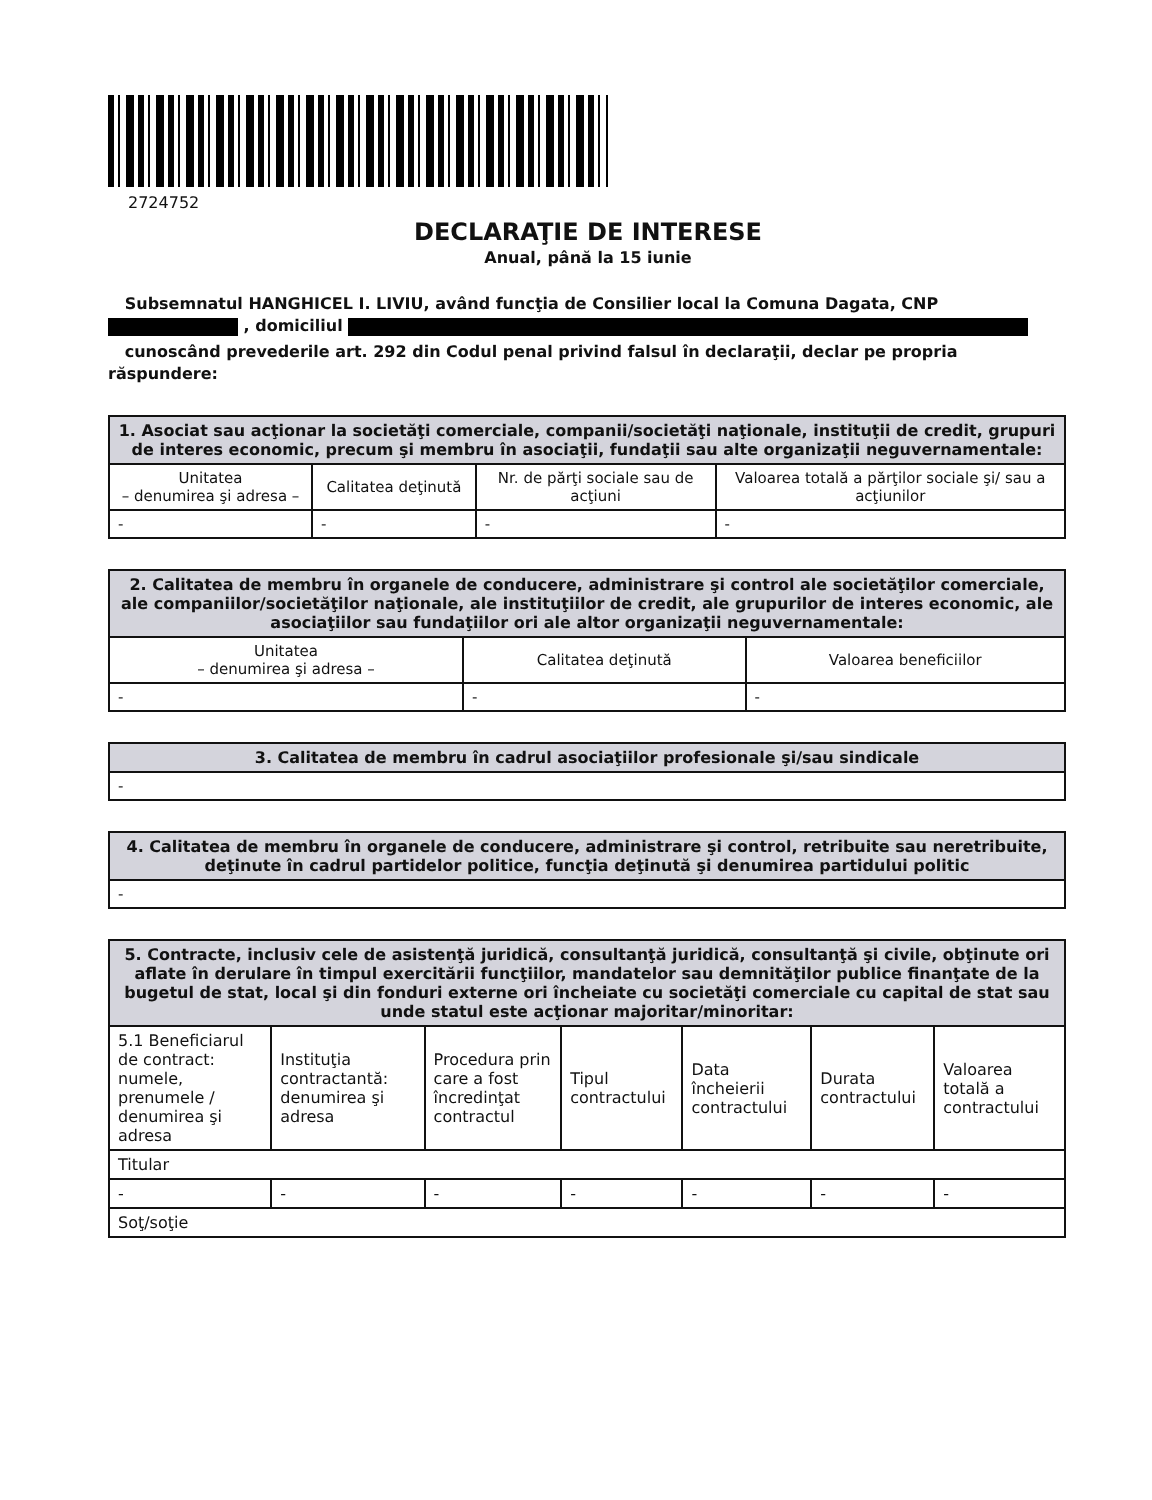2724752
DECLARAŢIE DE INTERESE
Anual, până la 15 iunie
Subsemnatul HANGHICEL I. LIVIU, având funcţia de Consilier local la Comuna Dagata, CNP , domiciliul
cunoscând prevederile art. 292 din Codul penal privind falsul în declaraţii, declar pe propria răspundere:
| 1. Asociat sau acţionar la societăţi comerciale, companii/societăţi naţionale, instituţii de credit, grupuri de interes economic, precum şi membru în asociaţii, fundaţii sau alte organizaţii neguvernamentale: | | | |
| --- | --- | --- | --- |
| Unitatea – denumirea şi adresa – | Calitatea deţinută | Nr. de părţi sociale sau de acţiuni | Valoarea totală a părţilor sociale şi/ sau a acţiunilor |
| - | - | - | - |
| 2. Calitatea de membru în organele de conducere, administrare şi control ale societăţilor comerciale, ale companiilor/societăţilor naţionale, ale instituţiilor de credit, ale grupurilor de interes economic, ale asociaţiilor sau fundaţiilor ori ale altor organizaţii neguvernamentale: | | |
| --- | --- | --- |
| Unitatea – denumirea şi adresa – | Calitatea deţinută | Valoarea beneficiilor |
| - | - | - |
| 3. Calitatea de membru în cadrul asociaţiilor profesionale şi/sau sindicale |
| --- |
| - |
| 4. Calitatea de membru în organele de conducere, administrare şi control, retribuite sau neretribuite, deţinute în cadrul partidelor politice, funcţia deţinută şi denumirea partidului politic |
| --- |
| - |
| 5. Contracte, inclusiv cele de asistenţă juridică, consultanţă juridică, consultanţă şi civile, obţinute ori aflate în derulare în timpul exercitării funcţiilor, mandatelor sau demnităţilor publice finanţate de la bugetul de stat, local şi din fonduri externe ori încheiate cu societăţi comerciale cu capital de stat sau unde statul este acţionar majoritar/minoritar: | | | | | | |
| --- | --- | --- | --- | --- | --- | --- |
| 5.1 Beneficiarul de contract: numele, prenumele / denumirea şi adresa | Instituţia contractantă: denumirea şi adresa | Procedura prin care a fost încredinţat contractul | Tipul contractului | Data încheierii contractului | Durata contractului | Valoarea totală a contractului |
| Titular | | | | | | |
| - | - | - | - | - | - | - |
| Soţ/soţie | | | | | | |